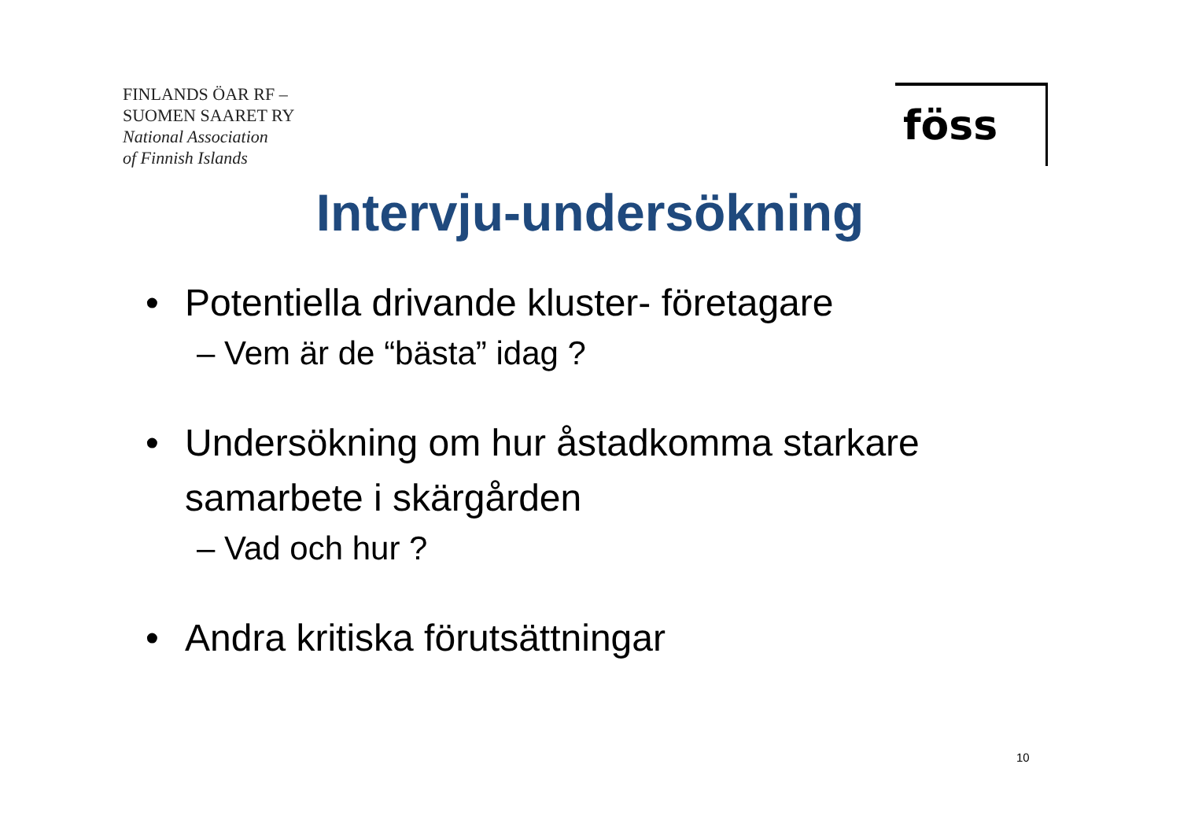FINLANDS ÖAR RF –
SUOMEN SAARET RY
National Association
of Finnish Islands
föss
Intervju-undersökning
• Potentiella drivande kluster- företagare
– Vem är de “bästa” idag ?
• Undersökning om hur åstadkomma starkare samarbete i skärgården
– Vad och hur ?
• Andra kritiska förutsättningar
10